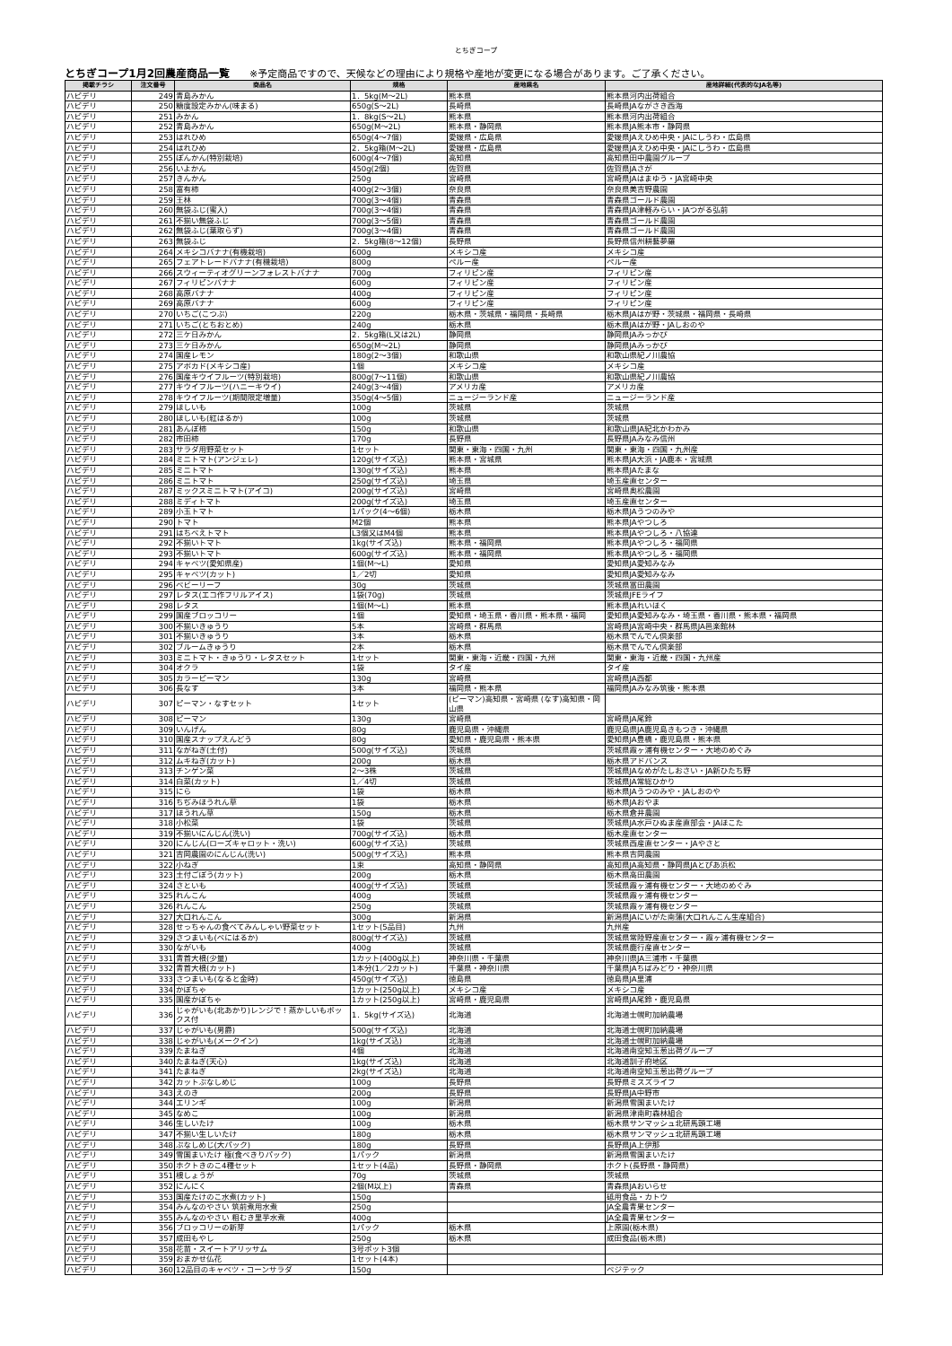とちぎコープ
とちぎコープ1月2回農産商品一覧 ※予定商品ですので、天候などの理由により規格や産地が変更になる場合があります。ご了承ください。
| 掲載チラシ | 注文番号 | 商品名 | 規格 | 産地県名 | 産地詳細(代表的なJA名等) |
| --- | --- | --- | --- | --- | --- |
| ハピデリ | 249 | 青島みかん | 1．5kg(M～2L) | 熊本県 | 熊本県河内出荷組合 |
| ハピデリ | 250 | 糖度設定みかん(味まる) | 650g(S～2L) | 長崎県 | 長崎県JAながさき西海 |
| ハピデリ | 251 | みかん | 1．8kg(S～2L) | 熊本県 | 熊本県河内出荷組合 |
| ハピデリ | 252 | 青島みかん | 650g(M～2L) | 熊本県・静岡県 | 熊本県JA熊本市・静岡県 |
| ハピデリ | 253 | はれひめ | 650g(4～7個) | 愛媛県・広島県 | 愛媛県JAえひめ中央・JAにしうわ・広島県 |
| ハピデリ | 254 | はれひめ | 2．5kg箱(M～2L) | 愛媛県・広島県 | 愛媛県JAえひめ中央・JAにしうわ・広島県 |
| ハピデリ | 255 | ぽんかん(特別栽培) | 600g(4～7個) | 高知県 | 高知県田中農園グループ |
| ハピデリ | 256 | いよかん | 450g(2個) | 佐賀県 | 佐賀県JAさが |
| ハピデリ | 257 | きんかん | 250g | 宮崎県 | 宮崎県JAはまゆう・JA宮崎中央 |
| ハピデリ | 258 | 富有柿 | 400g(2～3個) | 奈良県 | 奈良県美吉野農園 |
| ハピデリ | 259 | 王林 | 700g(3～4個) | 青森県 | 青森県ゴールド農園 |
| ハピデリ | 260 | 無袋ふじ(蜜入) | 700g(3～4個) | 青森県 | 青森県JA津軽みらい・JAつがる弘前 |
| ハピデリ | 261 | 不揃い無袋ふじ | 700g(3～5個) | 青森県 | 青森県ゴールド農園 |
| ハピデリ | 262 | 無袋ふじ(葉取らず) | 700g(3～4個) | 青森県 | 青森県ゴールド農園 |
| ハピデリ | 263 | 無袋ふじ | 2．5kg箱(8～12個) | 長野県 | 長野県信州耕藝夢羅 |
| ハピデリ | 264 | メキシコバナナ(有機栽培) | 600g | メキシコ産 | メキシコ産 |
| ハピデリ | 265 | フェアトレードバナナ(有機栽培) | 800g | ペルー産 | ペルー産 |
| ハピデリ | 266 | スウィーティオグリーンフォレストバナナ | 700g | フィリピン産 | フィリピン産 |
| ハピデリ | 267 | フィリピンバナナ | 600g | フィリピン産 | フィリピン産 |
| ハピデリ | 268 | 高原バナナ | 400g | フィリピン産 | フィリピン産 |
| ハピデリ | 269 | 高原バナナ | 600g | フィリピン産 | フィリピン産 |
| ハピデリ | 270 | いちご(こつぶ) | 220g | 栃木県・茨城県・福岡県・長崎県 | 栃木県JAはが野・茨城県・福岡県・長崎県 |
| ハピデリ | 271 | いちご(とちおとめ) | 240g | 栃木県 | 栃木県JAはが野・JAしおのや |
| ハピデリ | 272 | 三ケ日みかん | 2．5kg箱(L又は2L) | 静岡県 | 静岡県JAみっかび |
| ハピデリ | 273 | 三ケ日みかん | 650g(M～2L) | 静岡県 | 静岡県JAみっかび |
| ハピデリ | 274 | 国産レモン | 180g(2～3個) | 和歌山県 | 和歌山県紀ノ川農協 |
| ハピデリ | 275 | アボカド(メキシコ産) | 1個 | メキシコ産 | メキシコ産 |
| ハピデリ | 276 | 国産キウイフルーツ(特別栽培) | 800g(7～11個) | 和歌山県 | 和歌山県紀ノ川農協 |
| ハピデリ | 277 | キウイフルーツ(ハニーキウイ) | 240g(3～4個) | アメリカ産 | アメリカ産 |
| ハピデリ | 278 | キウイフルーツ(期間限定増量) | 350g(4～5個) | ニュージーランド産 | ニュージーランド産 |
| ハピデリ | 279 | ほしいも | 100g | 茨城県 | 茨城県 |
| ハピデリ | 280 | ほしいも(紅はるか) | 100g | 茨城県 | 茨城県 |
| ハピデリ | 281 | あんぽ柿 | 150g | 和歌山県 | 和歌山県JA紀北かわかみ |
| ハピデリ | 282 | 市田柿 | 170g | 長野県 | 長野県JAみなみ信州 |
| ハピデリ | 283 | サラダ用野菜セット | 1セット | 関東・東海・四国・九州 | 関東・東海・四国・九州産 |
| ハピデリ | 284 | ミニトマト(アンジェレ) | 120g(サイズ込) | 熊本県・宮城県 | 熊本県JA大浜・JA鹿本・宮城県 |
| ハピデリ | 285 | ミニトマト | 130g(サイズ込) | 熊本県 | 熊本県JAたまな |
| ハピデリ | 286 | ミニトマト | 250g(サイズ込) | 埼玉県 | 埼玉産直センター |
| ハピデリ | 287 | ミックスミニトマト(アイコ) | 200g(サイズ込) | 宮崎県 | 宮崎県奥松農園 |
| ハピデリ | 288 | ミディトマト | 200g(サイズ込) | 埼玉県 | 埼玉産直センター |
| ハピデリ | 289 | 小玉トマト | 1パック(4～6個) | 栃木県 | 栃木県JAうつのみや |
| ハピデリ | 290 | トマト | M2個 | 熊本県 | 熊本県JAやつしろ |
| ハピデリ | 291 | はちべえトマト | L3個又はM4個 | 熊本県 | 熊本県JAやつしろ・八協連 |
| ハピデリ | 292 | 不揃いトマト | 1kg(サイズ込) | 熊本県・福岡県 | 熊本県JAやつしろ・福岡県 |
| ハピデリ | 293 | 不揃いトマト | 600g(サイズ込) | 熊本県・福岡県 | 熊本県JAやつしろ・福岡県 |
| ハピデリ | 294 | キャベツ(愛知県産) | 1個(M～L) | 愛知県 | 愛知県JA愛知みなみ |
| ハピデリ | 295 | キャベツ(カット) | 1／2切 | 愛知県 | 愛知県JA愛知みなみ |
| ハピデリ | 296 | ベビーリーフ | 30g | 茨城県 | 茨城県冨田農園 |
| ハピデリ | 297 | レタス(エコ作フリルアイス) | 1袋(70g) | 茨城県 | 茨城県JFEライフ |
| ハピデリ | 298 | レタス | 1個(M～L) | 熊本県 | 熊本県JAれいほく |
| ハピデリ | 299 | 国産ブロッコリー | 1個 | 愛知県・埼玉県・香川県・熊本県・福岡 | 愛知県JA愛知みなみ・埼玉県・香川県・熊本県・福岡県 |
| ハピデリ | 300 | 不揃いきゅうり | 5本 | 宮崎県・群馬県 | 宮崎県JA宮崎中央・群馬県JA邑楽館林 |
| ハピデリ | 301 | 不揃いきゅうり | 3本 | 栃木県 | 栃木県でんでん倶楽部 |
| ハピデリ | 302 | ブルームきゅうり | 2本 | 栃木県 | 栃木県でんでん倶楽部 |
| ハピデリ | 303 | ミニトマト・きゅうり・レタスセット | 1セット | 関東・東海・近畿・四国・九州 | 関東・東海・近畿・四国・九州産 |
| ハピデリ | 304 | オクラ | 1袋 | タイ産 | タイ産 |
| ハピデリ | 305 | カラーピーマン | 130g | 宮崎県 | 宮崎県JA西都 |
| ハピデリ | 306 | 長なす | 3本 | 福岡県・熊本県 | 福岡県JAみなみ筑後・熊本県 |
| ハピデリ | 307 | ピーマン・なすセット | 1セット | (ピーマン)高知県・宮崎県 (なす)高知県・岡山県 | |
| ハピデリ | 308 | ピーマン | 130g | 宮崎県 | 宮崎県JA尾鈴 |
| ハピデリ | 309 | いんげん | 80g | 鹿児島県・沖縄県 | 鹿児島県JA鹿児島きもつき・沖縄県 |
| ハピデリ | 310 | 国産スナップえんどう | 80g | 愛知県・鹿児島県・熊本県 | 愛知県JA豊橋・鹿児島県・熊本県 |
| ハピデリ | 311 | ながねぎ(土付) | 500g(サイズ込) | 茨城県 | 茨城県霞ヶ浦有機センター・大地のめぐみ |
| ハピデリ | 312 | ムキねぎ(カット) | 200g | 栃木県 | 栃木県アドバンス |
| ハピデリ | 313 | チンゲン菜 | 2～3株 | 茨城県 | 茨城県JAなめがたしおさい・JA新ひたち野 |
| ハピデリ | 314 | 白菜(カット) | 1／4切 | 茨城県 | 茨城県JA常総ひかり |
| ハピデリ | 315 | にら | 1袋 | 栃木県 | 栃木県JAうつのみや・JAしおのや |
| ハピデリ | 316 | ちぢみほうれん草 | 1袋 | 栃木県 | 栃木県JAおやま |
| ハピデリ | 317 | ほうれん草 | 150g | 栃木県 | 栃木県倉井農園 |
| ハピデリ | 318 | 小松菜 | 1袋 | 茨城県 | 茨城県JA水戸ひぬま産直部会・JAほこた |
| ハピデリ | 319 | 不揃いにんじん(洗い) | 700g(サイズ込) | 栃木県 | 栃木産直センター |
| ハピデリ | 320 | にんじん(ローズキャロット・洗い) | 600g(サイズ込) | 茨城県 | 茨城県西産直センター・JAやさと |
| ハピデリ | 321 | 吉岡農園のにんじん(洗い) | 500g(サイズ込) | 熊本県 | 熊本県吉岡農園 |
| ハピデリ | 322 | 小ねぎ | 1束 | 高知県・静岡県 | 高知県JA高知県・静岡県JAとぴあ浜松 |
| ハピデリ | 323 | 土付ごぼう(カット) | 200g | 栃木県 | 栃木県高田農園 |
| ハピデリ | 324 | さといも | 400g(サイズ込) | 茨城県 | 茨城県霞ヶ浦有機センター・大地のめぐみ |
| ハピデリ | 325 | れんこん | 400g | 茨城県 | 茨城県霞ヶ浦有機センター |
| ハピデリ | 326 | れんこん | 250g | 茨城県 | 茨城県霞ヶ浦有機センター |
| ハピデリ | 327 | 大口れんこん | 300g | 新潟県 | 新潟県JAにいがた南蒲(大口れんこん生産組合) |
| ハピデリ | 328 | せっちゃんの食べてみんしゃい野菜セット | 1セット(5品目) | 九州 | 九州産 |
| ハピデリ | 329 | さつまいも(べにはるか) | 800g(サイズ込) | 茨城県 | 茨城県常陸野産直センター・霞ヶ浦有機センター |
| ハピデリ | 330 | ながいも | 400g | 茨城県 | 茨城県鹿行産直センター |
| ハピデリ | 331 | 青首大根(少量) | 1カット(400g以上) | 神奈川県・千葉県 | 神奈川県JA三浦市・千葉県 |
| ハピデリ | 332 | 青首大根(カット) | 1本分(1／2カット) | 千葉県・神奈川県 | 千葉県JAちばみどり・神奈川県 |
| ハピデリ | 333 | さつまいも(なると金時) | 450g(サイズ込) | 徳島県 | 徳島県JA里浦 |
| ハピデリ | 334 | かぼちゃ | 1カット(250g以上) | メキシコ産 | メキシコ産 |
| ハピデリ | 335 | 国産かぼちゃ | 1カット(250g以上) | 宮崎県・鹿児島県 | 宮崎県JA尾鈴・鹿児島県 |
| ハピデリ | 336 | じゃがいも(北あかり)レンジで！蒸かしいもボックス付 | 1．5kg(サイズ込) | 北海道 | 北海道士幌町加納農場 |
| ハピデリ | 337 | じゃがいも(男爵) | 500g(サイズ込) | 北海道 | 北海道士幌町加納農場 |
| ハピデリ | 338 | じゃがいも(メークイン) | 1kg(サイズ込) | 北海道 | 北海道士幌町加納農場 |
| ハピデリ | 339 | たまねぎ | 4個 | 北海道 | 北海道南空知玉葱出荷グループ |
| ハピデリ | 340 | たまねぎ(天心) | 1kg(サイズ込) | 北海道 | 北海道訓子府地区 |
| ハピデリ | 341 | たまねぎ | 2kg(サイズ込) | 北海道 | 北海道南空知玉葱出荷グループ |
| ハピデリ | 342 | カットぶなしめじ | 100g | 長野県 | 長野県ミスズライフ |
| ハピデリ | 343 | えのき | 200g | 長野県 | 長野県JA中野市 |
| ハピデリ | 344 | エリンギ | 100g | 新潟県 | 新潟県雪国まいたけ |
| ハピデリ | 345 | なめこ | 100g | 新潟県 | 新潟県津南町森林組合 |
| ハピデリ | 346 | 生しいたけ | 100g | 栃木県 | 栃木県サンマッシュ北研馬頭工場 |
| ハピデリ | 347 | 不揃い生しいたけ | 180g | 栃木県 | 栃木県サンマッシュ北研馬頭工場 |
| ハピデリ | 348 | ぶなしめじ(大パック) | 180g | 長野県 | 長野県JA上伊那 |
| ハピデリ | 349 | 雪国まいたけ 極(食べきりパック) | 1パック | 新潟県 | 新潟県雪国まいたけ |
| ハピデリ | 350 | ホクトきのこ4種セット | 1セット(4品) | 長野県・静岡県 | ホクト(長野県・静岡県) |
| ハピデリ | 351 | 根しょうが | 70g | 茨城県 | 茨城県 |
| ハピデリ | 352 | にんにく | 2個(M以上) | 青森県 | 青森県JAおいらせ |
| ハピデリ | 353 | 国産たけのこ水煮(カット) | 150g | | 砥用食品・カトウ |
| ハピデリ | 354 | みんなのやさい 筑前煮用水煮 | 250g | | JA全農青果センター |
| ハピデリ | 355 | みんなのやさい 粗むき里芋水煮 | 400g | | JA全農青果センター |
| ハピデリ | 356 | ブロッコリーの新芽 | 1パック | 栃木県 | 上原園(栃木県) |
| ハピデリ | 357 | 成田もやし | 250g | 栃木県 | 成田食品(栃木県) |
| ハピデリ | 358 | 花苗・スイートアリッサム | 3号ポット3個 | | |
| ハピデリ | 359 | おまかせ仏花 | 1セット(4本) | | |
| ハピデリ | 360 | 12品目のキャベツ・コーンサラダ | 150g | | ベジテック |